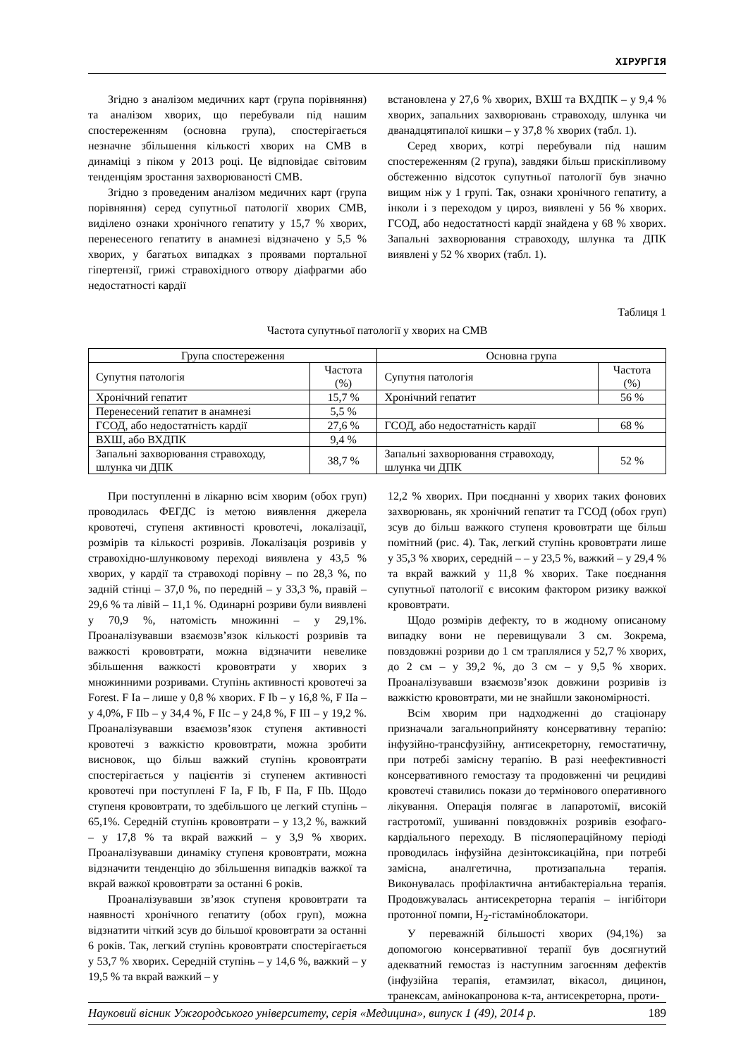ХІРУРГІЯ
Згідно з аналізом медичних карт (група порівняння) та аналізом хворих, що перебували під нашим спостереженням (основна група), спостерігається незначне збільшення кількості хворих на СМВ в динаміці з піком у 2013 році. Це відповідає світовим тенденціям зростання захворюваності СМВ.
Згідно з проведеним аналізом медичних карт (група порівняння) серед супутньої патології хворих СМВ, виділено ознаки хронічного гепатиту у 15,7 % хворих, перенесеного гепатиту в анамнезі відзначено у 5,5 % хворих, у багатьох випадках з проявами портальної гіпертензії, грижі стравохідного отвору діафрагми або недостатності кардії
встановлена у 27,6 % хворих, ВХШ та ВХДПК – у 9,4 % хворих, запальних захворювань стравоходу, шлунка чи дванадцятипалої кишки – у 37,8 % хворих (табл. 1).
Серед хворих, котрі перебували під нашим спостереженням (2 група), завдяки більш прискіпливому обстеженню відсоток супутньої патології був значно вищим ніж у 1 групі. Так, ознаки хронічного гепатиту, а інколи і з переходом у цироз, виявлені у 56 % хворих. ГСОД, або недостатності кардії знайдена у 68 % хворих. Запальні захворювання стравоходу, шлунка та ДПК виявлені у 52 % хворих (табл. 1).
Таблиця 1
Частота супутньої патології у хворих на СМВ
| Група спостереження | | Основна група | |
| Супутня патологія | Частота (%) | Супутня патологія | Частота (%) |
| Хронічний гепатит | 15,7 % | Хронічний гепатит | 56 % |
| Перенесений гепатит в анамнезі | 5,5 % | | |
| ГСОД, або недостатність кардії | 27,6 % | ГСОД, або недостатність кардії | 68 % |
| ВХШ, або ВХДПК | 9,4 % | | |
| Запальні захворювання стравоходу, шлунка чи ДПК | 38,7 % | Запальні захворювання стравоходу, шлунка чи ДПК | 52 % |
При поступленні в лікарню всім хворим (обох груп) проводилась ФЕГДС із метою виявлення джерела кровотечі, ступеня активності кровотечі, локалізації, розмірів та кількості розривів. Локалізація розривів у стравохідно-шлунковому переході виявлена у 43,5 % хворих, у кардії та стравоході порівну – по 28,3 %, по задній стінці – 37,0 %, по передній – у 33,3 %, правій – 29,6 % та лівій – 11,1 %. Одинарні розриви були виявлені у 70,9 %, натомість множинні – у 29,1%. Проаналізувавши взаємозв’язок кількості розривів та важкості крововтрати, можна відзначити невелике збільшення важкості крововтрати у хворих з множинними розривами. Ступінь активності кровотечі за Forest. F Ia – лише у 0,8 % хворих. F Ib – у 16,8 %, F IIa – у 4,0%, F IIb – у 34,4 %, F IIc – у 24,8 %, F III – у 19,2 %. Проаналізувавши взаємозв’язок ступеня активності кровотечі з важкістю крововтрати, можна зробити висновок, що більш важкий ступінь крововтрати спостерігається у пацієнтів зі ступенем активності кровотечі при поступлені F Ia, F Ib, F IIa, F IIb. Щодо ступеня крововтрати, то здебільшого це легкий ступінь – 65,1%. Середній ступінь крововтрати – у 13,2 %, важкий – у 17,8 % та вкрай важкий – у 3,9 % хворих. Проаналізувавши динаміку ступеня крововтрати, можна відзначити тенденцію до збільшення випадків важкої та вкрай важкої крововтрати за останні 6 років.
Проаналізувавши зв’язок ступеня крововтрати та наявності хронічного гепатиту (обох груп), можна відзнатити чіткий зсув до більшої крововтрати за останні 6 років. Так, легкий ступінь крововтрати спостерігається у 53,7 % хворих. Середній ступінь – у 14,6 %, важкий – у 19,5 % та вкрай важкий – у
12,2 % хворих. При поєднанні у хворих таких фонових захворювань, як хронічний гепатит та ГСОД (обох груп) зсув до більш важкого ступеня крововтрати ще більш помітний (рис. 4). Так, легкий ступінь крововтрати лише у 35,3 % хворих, середній – – у 23,5 %, важкий – у 29,4 % та вкрай важкий у 11,8 % хворих. Таке поєднання супутньої патології є високим фактором ризику важкої крововтрати.
Щодо розмірів дефекту, то в жодному описаному випадку вони не перевищували 3 см. Зокрема, повздовжні розриви до 1 см траплялися у 52,7 % хворих, до 2 см – у 39,2 %, до 3 см – у 9,5 % хворих. Проаналізувавши взаємозв’язок довжини розривів із важкістю крововтрати, ми не знайшли закономірності.
Всім хворим при надходженні до стаціонару призначали загальноприйняту консервативну терапію: інфузійно-трансфузійну, антисекреторну, гемостатичну, при потребі замісну терапію. В разі неефективності консервативного гемостазу та продовженні чи рецидиві кровотечі ставились покази до термінового оперативного лікування. Операція полягає в лапаротомії, високій гастротомії, ушиванні повздовжніх розривів езофаго-кардіального переходу. В післяопераційному періоді проводилась інфузійна дезінтоксикаційна, при потребі замісна, аналгетична, протизапальна терапія. Виконувалась профілактична антибактеріальна терапія. Продовжувалась антисекреторна терапія – інгібітори протонної помпи, H<sub>2</sub>-гістаміноблокатори.
У переважній більшості хворих (94,1%) за допомогою консервативної терапії був досягнутий адекватний гемостаз із наступним загоєнням дефектів (інфузійна терапія, етамзилат, вікасол, дицинон, транексам, амінокапронова к-та, антисекреторна, проти-
Науковий вісник Ужгородського університету, серія «Медицина», випуск 1 (49), 2014 р. 189